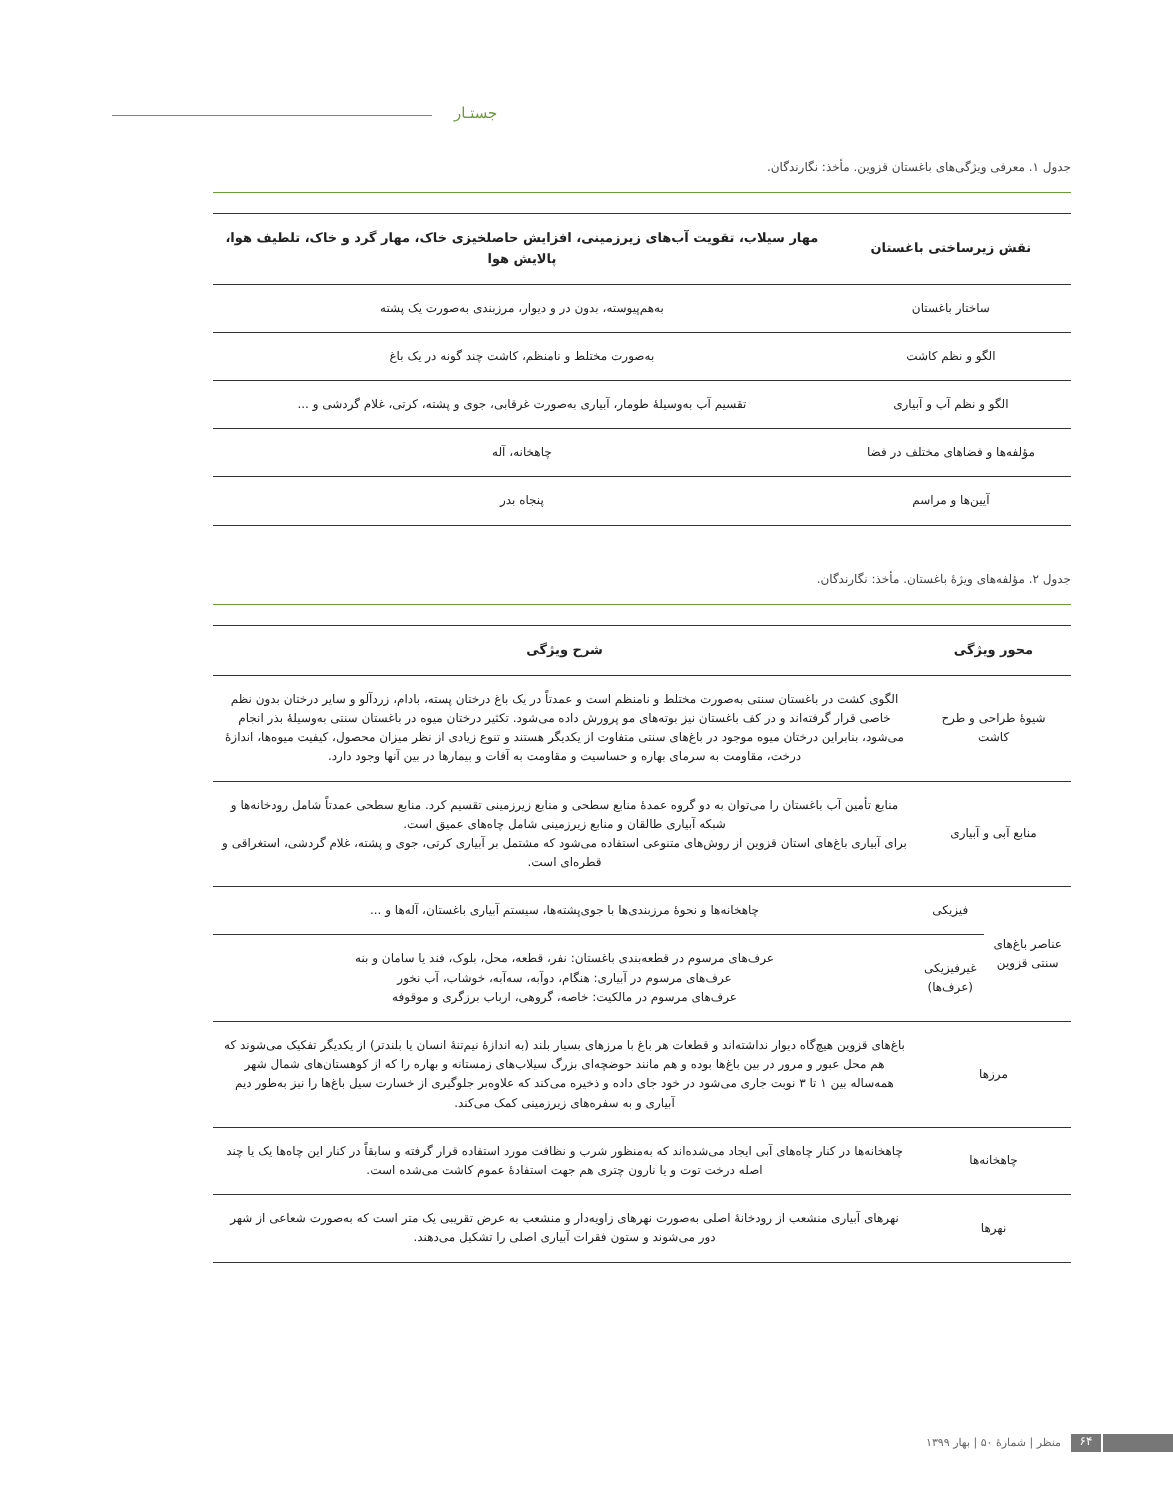جستـار
جدول ۱. معرفی ویژگی‌های باغستان قزوین. مأخذ: نگارندگان.
| نقش زیرساختی باغستان | مهار سیلاب، تقویت آب‌های زیرزمینی، افزایش حاصلخیزی خاک، مهار گرد و خاک، تلطیف هوا، پالایش هوا |
| --- | --- |
| ساختار باغستان | به‌هم‌پیوسته، بدون در و دیوار، مرزبندی به‌صورت یک پشته |
| الگو و نظم کاشت | به‌صورت مختلط و نامنظم، کاشت چند گونه در یک باغ |
| الگو و نظم آب و آبیاری | تقسیم آب به‌وسیلۀ طومار، آبیاری به‌صورت غرقابی، جوی و پشته، کرتی، غلام گردشی و ... |
| مؤلفه‌ها و فضاهای مختلف در فضا | چاهخانه، آله |
| آیین‌ها و مراسم | پنجاه بدر |
جدول ۲. مؤلفه‌های ویژۀ باغستان. مأخذ: نگارندگان.
| محور ویژگی | | شرح ویژگی |
| --- | --- | --- |
| شیوۀ طراحی و طرح کاشت | | الگوی کشت در باغستان سنتی به‌صورت مختلط و نامنظم است و عمدتاً در یک باغ درختان پسته، بادام، زردآلو و سایر درختان بدون نظم خاصی قرار گرفته‌اند و در کف باغستان نیز بوته‌های مو پرورش داده می‌شود. تکثیر درختان میوه در باغستان سنتی به‌وسیلۀ بذر انجام می‌شود، بنابراین درختان میوه موجود در باغ‌های سنتی متفاوت از یکدیگر هستند و تنوع زیادی از نظر میزان محصول، کیفیت میوه‌ها، اندازۀ درخت، مقاومت به سرمای بهاره و حساسیت و مقاومت به آفات و بیمارها در بین آنها وجود دارد. |
| منابع آبی و آبیاری | | منابع تأمین آب باغستان را می‌توان به دو گروه عمدۀ منابع سطحی و منابع زیرزمینی تقسیم کرد. منابع سطحی عمدتاً شامل رودخانه‌ها و شبکه آبیاری طالقان و منابع زیرزمینی شامل چاه‌های عمیق است. برای آبیاری باغ‌های استان قزوین از روش‌های متنوعی استفاده می‌شود که مشتمل بر آبیاری کرتی، جوی و پشته، غلام گردشی، استغراقی و قطره‌ای است. |
| عناصر باغ‌های سنتی قزوین | فیزیکی | چاهخانه‌ها و نحوۀ مرزبندی‌ها با جوی‌پشته‌ها، سیستم آبیاری باغستان، آله‌ها و ... |
| | غیرفیزیکی (عرف‌ها) | عرف‌های مرسوم در قطعه‌بندی باغستان: نفر، قطعه، محل، بلوک، فند یا سامان و بنه عرف‌های مرسوم در آبیاری: هنگام، دوآبه، سه‌آبه، خوشاب، آب نخور عرف‌های مرسوم در مالکیت: خاصه، گروهی، ارباب برزگری و موقوفه |
| مرزها | | باغ‌های قزوین هیچ‌گاه دیوار نداشته‌اند و قطعات هر باغ با مرزهای بسیار بلند (به اندازۀ نیم‌تنۀ انسان یا بلندتر) از یکدیگر تفکیک می‌شوند که هم محل عبور و مرور در بین باغ‌ها بوده و هم مانند حوضچه‌ای بزرگ سیلاب‌های زمستانه و بهاره را که از کوهستان‌های شمال شهر همه‌ساله بین ۱ تا ۳ نوبت جاری می‌شود در خود جای داده و ذخیره می‌کند که علاوه‌بر جلوگیری از خسارت سیل باغ‌ها را نیز به‌طور دیم آبیاری و به سفره‌های زیرزمینی کمک می‌کند. |
| چاهخانه‌ها | | چاهخانه‌ها در کنار چاه‌های آبی ایجاد می‌شده‌اند که به‌منظور شرب و نظافت مورد استفاده قرار گرفته و سابقاً در کنار این چاه‌ها یک یا چند اصله درخت توت و یا نارون چتری هم جهت استفادۀ عموم کاشت می‌شده است. |
| نهرها | | نهرهای آبیاری منشعب از رودخانۀ اصلی به‌صورت نهرهای زاویه‌دار و منشعب به عرض تقریبی یک متر است که به‌صورت شعاعی از شهر دور می‌شوند و ستون فقرات آبیاری اصلی را تشکیل می‌دهند. |
۶۴ منظر | شمارۀ ۵۰ | بهار ۱۳۹۹